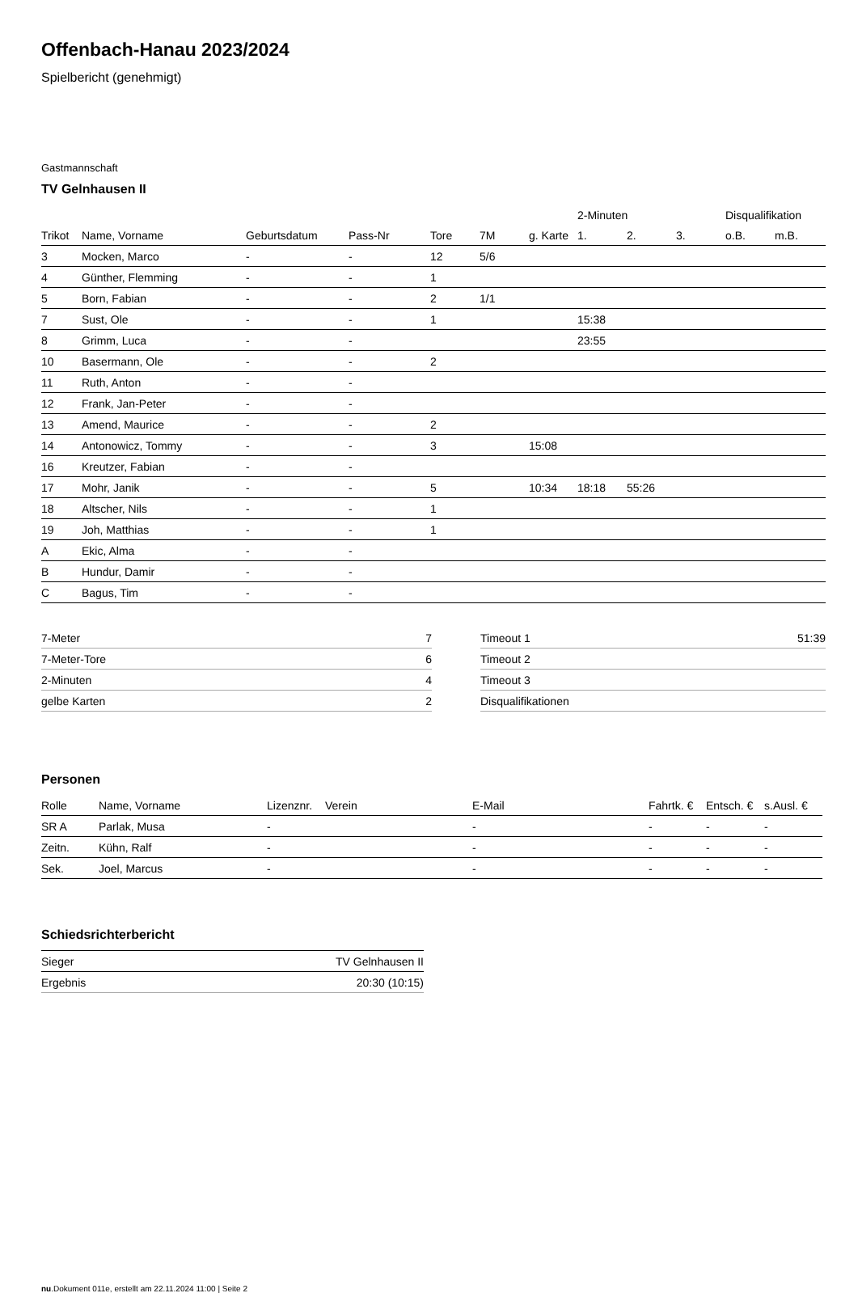Offenbach-Hanau 2023/2024
Spielbericht (genehmigt)
Gastmannschaft
TV Gelnhausen II
| | | | | | | | 2-Minuten | | | Disqualifikation | |
| --- | --- | --- | --- | --- | --- | --- | --- | --- | --- | --- | --- |
| Trikot | Name, Vorname | Geburtsdatum | Pass-Nr | Tore | 7M | g. Karte | 1. | 2. | 3. | o.B. | m.B. |
| 3 | Mocken, Marco | - | - | 12 | 5/6 | | | | | | |
| 4 | Günther, Flemming | - | - | 1 | | | | | | | |
| 5 | Born, Fabian | - | - | 2 | 1/1 | | | | | | |
| 7 | Sust, Ole | - | - | 1 | | | 15:38 | | | | |
| 8 | Grimm, Luca | - | - | | | | 23:55 | | | | |
| 10 | Basermann, Ole | - | - | 2 | | | | | | | |
| 11 | Ruth, Anton | - | - | | | | | | | | |
| 12 | Frank, Jan-Peter | - | - | | | | | | | | |
| 13 | Amend, Maurice | - | - | 2 | | | | | | | |
| 14 | Antonowicz, Tommy | - | - | 3 | | 15:08 | | | | | |
| 16 | Kreutzer, Fabian | - | - | | | | | | | | |
| 17 | Mohr, Janik | - | - | 5 | | 10:34 | 18:18 | 55:26 | | | |
| 18 | Altscher, Nils | - | - | 1 | | | | | | | |
| 19 | Joh, Matthias | - | - | 1 | | | | | | | |
| A | Ekic, Alma | - | - | | | | | | | | |
| B | Hundur, Damir | - | - | | | | | | | | |
| C | Bagus, Tim | - | - | | | | | | | | |
| 7-Meter | 7 |
| 7-Meter-Tore | 6 |
| 2-Minuten | 4 |
| gelbe Karten | 2 |
| Timeout 1 | 51:39 |
| Timeout 2 | |
| Timeout 3 | |
| Disqualifikationen | |
Personen
| Rolle | Name, Vorname | Lizenznr. | Verein | E-Mail | Fahrtk. € | Entsch. € | s.Ausl. € |
| --- | --- | --- | --- | --- | --- | --- | --- |
| SR A | Parlak, Musa | - | | - | - | - | - |
| Zeitn. | Kühn, Ralf | - | | - | - | - | - |
| Sek. | Joel, Marcus | - | | - | - | - | - |
Schiedsrichterbericht
| Sieger | TV Gelnhausen II |
| Ergebnis | 20:30 (10:15) |
nu.Dokument 011e, erstellt am 22.11.2024 11:00 | Seite 2